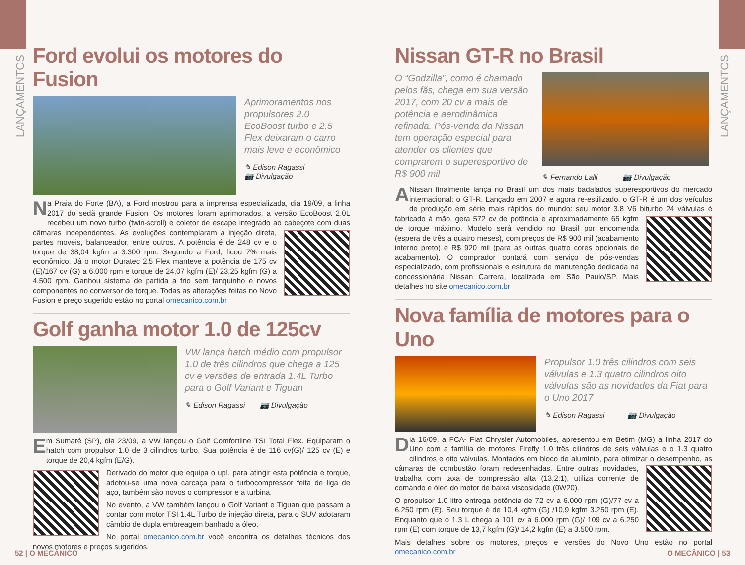LANÇAMENTOS
LANÇAMENTOS
Ford evolui os motores do Fusion
Aprimoramentos nos propulsores 2.0 EcoBoost turbo e 2.5 Flex deixaram o carro mais leve e econômico
✎ Edison Ragassi
📷 Divulgação
Na Praia do Forte (BA), a Ford mostrou para a imprensa especializada, dia 19/09, a linha 2017 do sedã grande Fusion. Os motores foram aprimorados, a versão EcoBoost 2.0L recebeu um novo turbo (twin-scroll) e coletor de escape integrado ao cabeçote com duas câmaras independentes. As evoluções contemplaram a injeção direta, partes moveis, balanceador, entre outros. A potência é de 248 cv e o torque de 38,04 kgfm a 3.300 rpm. Segundo a Ford, ficou 7% mais econômico. Já o motor Duratec 2.5 Flex manteve a potência de 175 cv (E)/167 cv (G) a 6.000 rpm e torque de 24,07 kgfm (E)/ 23,25 kgfm (G) a 4.500 rpm. Ganhou sistema de partida a frio sem tanquinho e novos componentes no conversor de torque. Todas as alterações feitas no Novo Fusion e preço sugerido estão no portal omecanico.com.br
Golf ganha motor 1.0 de 125cv
VW lança hatch médio com propulsor 1.0 de três cilindros que chega a 125 cv e versões de entrada 1.4L Turbo para o Golf Variant e Tiguan
✎ Edison Ragassi 📷 Divulgação
Em Sumaré (SP), dia 23/09, a VW lançou o Golf Comfortline TSI Total Flex. Equiparam o hatch com propulsor 1.0 de 3 cilindros turbo. Sua potência é de 116 cv(G)/ 125 cv (E) e torque de 20,4 kgfm (E/G).
Derivado do motor que equipa o up!, para atingir esta potência e torque, adotou-se uma nova carcaça para o turbocompressor feita de liga de aço, também são novos o compressor e a turbina.
No evento, a VW também lançou o Golf Variant e Tiguan que passam a contar com motor TSI 1.4L Turbo de injeção direta, para o SUV adotaram câmbio de dupla embreagem banhado a óleo.
No portal omecanico.com.br você encontra os detalhes técnicos dos novos motores e preços sugeridos.
Nissan GT-R no Brasil
O “Godzilla”, como é chamado pelos fãs, chega em sua versão 2017, com 20 cv a mais de potência e aerodinâmica refinada. Pós-venda da Nissan tem operação especial para atender os clientes que comprarem o superesportivo de R$ 900 mil
✎ Fernando Lalli 📷 Divulgação
A Nissan finalmente lança no Brasil um dos mais badalados superesportivos do mercado internacional: o GT-R. Lançado em 2007 e agora re-estilizado, o GT-R é um dos veículos de produção em série mais rápidos do mundo: seu motor 3.8 V6 biturbo 24 válvulas é fabricado à mão, gera 572 cv de potência e aproximadamente 65 kgfm de torque máximo. Modelo será vendido no Brasil por encomenda (espera de três a quatro meses), com preços de R$ 900 mil (acabamento interno preto) e R$ 920 mil (para as outras quatro cores opcionais de acabamento). O comprador contará com serviço de pós-vendas especializado, com profissionais e estrutura de manutenção dedicada na concessionária Nissan Carrera, localizada em São Paulo/SP. Mais detalhes no site omecanico.com.br
Nova família de motores para o Uno
Propulsor 1.0 três cilindros com seis válvulas e 1.3 quatro cilindros oito válvulas são as novidades da Fiat para o Uno 2017
✎ Edison Ragassi 📷 Divulgação
Dia 16/09, a FCA- Fiat Chrysler Automobiles, apresentou em Betim (MG) a linha 2017 do Uno com a família de motores Firefly 1.0 três cilindros de seis válvulas e o 1.3 quatro cilindros e oito válvulas. Montados em bloco de alumínio, para otimizar o desempenho, as câmaras de combustão foram redesenhadas. Entre outras novidades, trabalha com taxa de compressão alta (13,2:1), utiliza corrente de comando e óleo do motor de baixa viscosidade (0W20).
O propulsor 1.0 litro entrega potência de 72 cv a 6.000 rpm (G)/77 cv a 6.250 rpm (E). Seu torque é de 10,4 kgfm (G) /10,9 kgfm 3.250 rpm (E). Enquanto que o 1.3 L chega a 101 cv a 6.000 rpm (G)/ 109 cv a 6.250 rpm (E) com torque de 13,7 kgfm (G)/ 14,2 kgfm (E) a 3.500 rpm.
Mais detalhes sobre os motores, preços e versões do Novo Uno estão no portal omecanico.com.br
52 | O MECÂNICO O MECÂNICO | 53